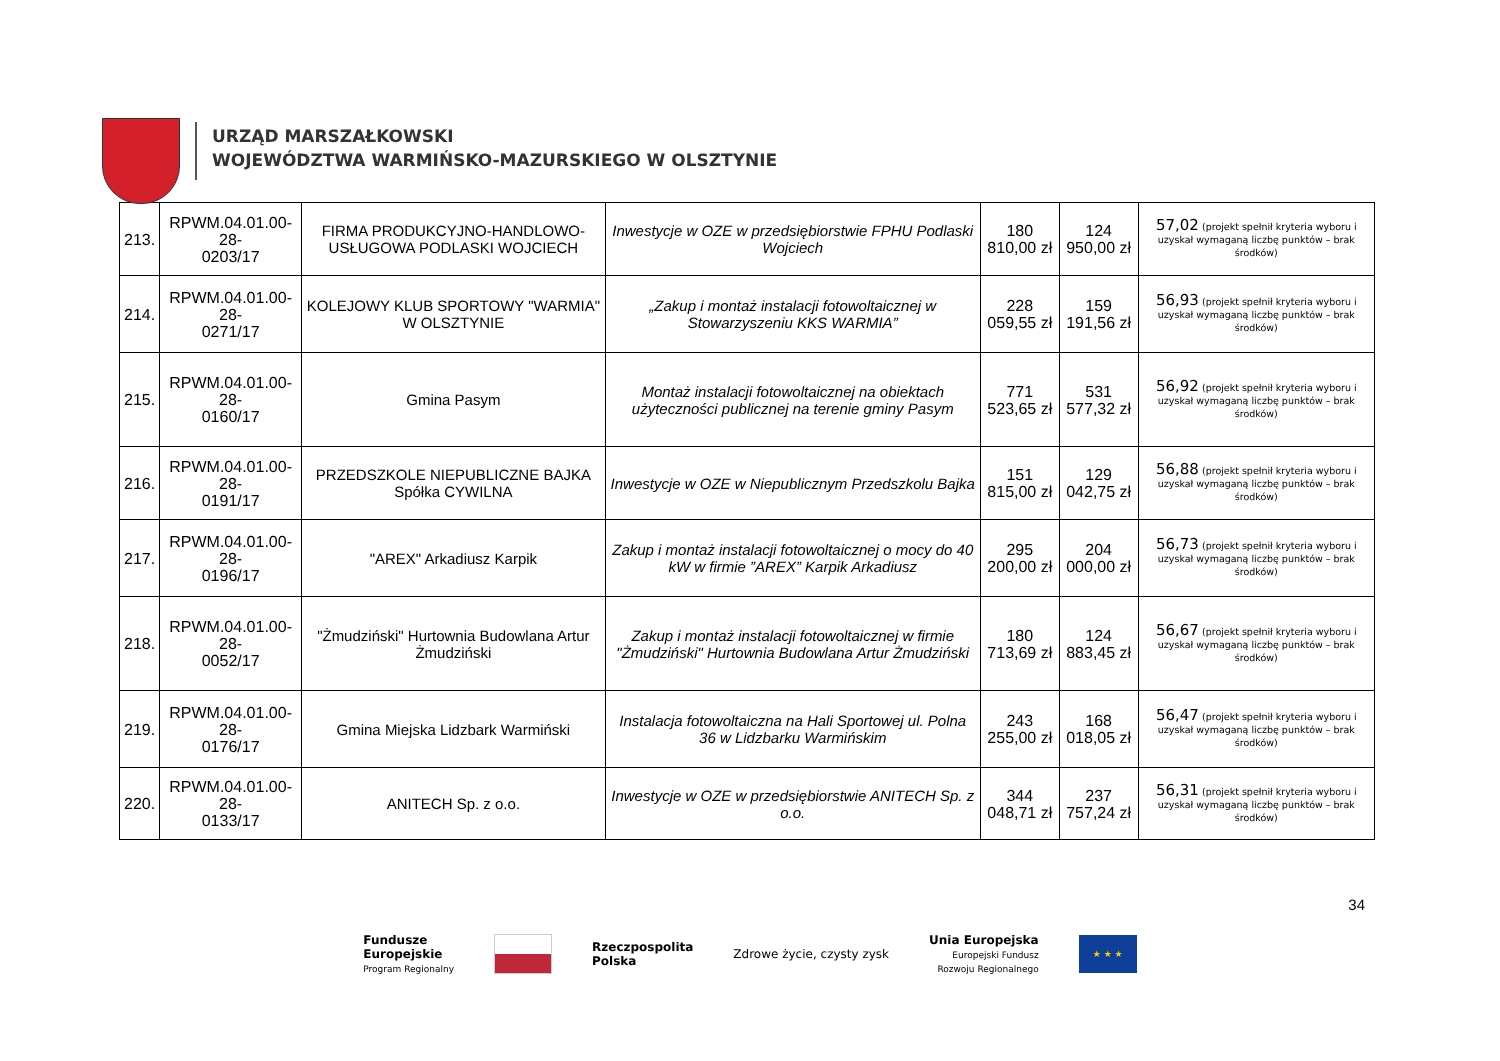URZĄD MARSZAŁKOWSKI
WOJEWÓDZTWA WARMIŃSKO-MAZURSKIEGO W OLSZTYNIE
| 213. | RPWM.04.01.00-28- 0203/17 | FIRMA PRODUKCYJNO-HANDLOWO-USŁUGOWA PODLASKI WOJCIECH | Inwestycje w OZE w przedsiębiorstwie FPHU Podlaski Wojciech | 180 810,00 zł | 124 950,00 zł | 57,02 (projekt spełnił kryteria wyboru i uzyskał wymaganą liczbę punktów – brak środków) |
| 214. | RPWM.04.01.00-28- 0271/17 | KOLEJOWY KLUB SPORTOWY "WARMIA" W OLSZTYNIE | „Zakup i montaż instalacji fotowoltaicznej w Stowarzyszeniu KKS WARMIA” | 228 059,55 zł | 159 191,56 zł | 56,93 (projekt spełnił kryteria wyboru i uzyskał wymaganą liczbę punktów – brak środków) |
| 215. | RPWM.04.01.00-28- 0160/17 | Gmina Pasym | Montaż instalacji fotowoltaicznej na obiektach użyteczności publicznej na terenie gminy Pasym | 771 523,65 zł | 531 577,32 zł | 56,92 (projekt spełnił kryteria wyboru i uzyskał wymaganą liczbę punktów – brak środków) |
| 216. | RPWM.04.01.00-28- 0191/17 | PRZEDSZKOLE NIEPUBLICZNE BAJKA Spółka CYWILNA | Inwestycje w OZE w Niepublicznym Przedszkolu Bajka | 151 815,00 zł | 129 042,75 zł | 56,88 (projekt spełnił kryteria wyboru i uzyskał wymaganą liczbę punktów – brak środków) |
| 217. | RPWM.04.01.00-28- 0196/17 | "AREX" Arkadiusz Karpik | Zakup i montaż instalacji fotowoltaicznej o mocy do 40 kW w firmie ”AREX” Karpik Arkadiusz | 295 200,00 zł | 204 000,00 zł | 56,73 (projekt spełnił kryteria wyboru i uzyskał wymaganą liczbę punktów – brak środków) |
| 218. | RPWM.04.01.00-28- 0052/17 | "Żmudziński" Hurtownia Budowlana Artur Żmudziński | Zakup i montaż instalacji fotowoltaicznej w firmie "Żmudziński" Hurtownia Budowlana Artur Żmudziński | 180 713,69 zł | 124 883,45 zł | 56,67 (projekt spełnił kryteria wyboru i uzyskał wymaganą liczbę punktów – brak środków) |
| 219. | RPWM.04.01.00-28- 0176/17 | Gmina Miejska Lidzbark Warmiński | Instalacja fotowoltaiczna na Hali Sportowej ul. Polna 36 w Lidzbarku Warmińskim | 243 255,00 zł | 168 018,05 zł | 56,47 (projekt spełnił kryteria wyboru i uzyskał wymaganą liczbę punktów – brak środków) |
| 220. | RPWM.04.01.00-28- 0133/17 | ANITECH Sp. z o.o. | Inwestycje w OZE w przedsiębiorstwie ANITECH Sp. z o.o. | 344 048,71 zł | 237 757,24 zł | 56,31 (projekt spełnił kryteria wyboru i uzyskał wymaganą liczbę punktów – brak środków) |
34
Fundusze
Europejskie
Program Regionalny
Rzeczpospolita
Polska
Zdrowe życie, czysty zysk
Unia Europejska
Europejski Fundusz
Rozwoju Regionalnego
★ ★ ★